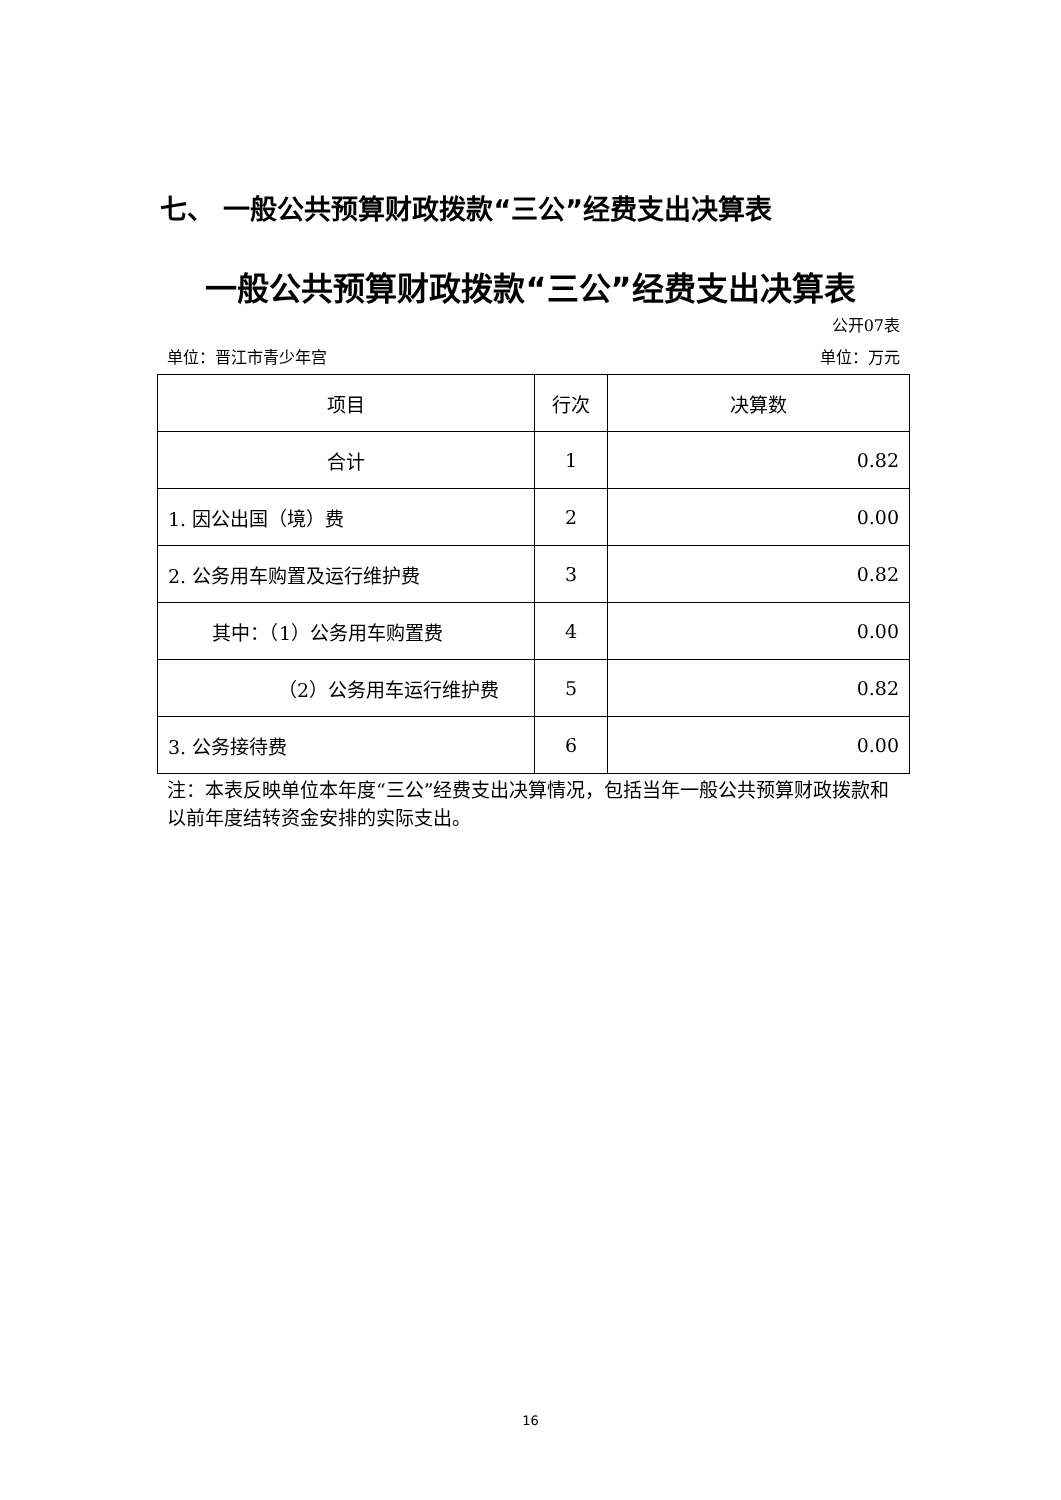七、 一般公共预算财政拨款“三公”经费支出决算表
一般公共预算财政拨款“三公”经费支出决算表
公开07表
单位：晋江市青少年宫 单位：万元
| 项目 | 行次 | 决算数 |
| --- | --- | --- |
| 合计 | 1 | 0.82 |
| 1. 因公出国（境）费 | 2 | 0.00 |
| 2. 公务用车购置及运行维护费 | 3 | 0.82 |
| 其中：（1）公务用车购置费 | 4 | 0.00 |
| （2）公务用车运行维护费 | 5 | 0.82 |
| 3. 公务接待费 | 6 | 0.00 |
注：本表反映单位本年度“三公”经费支出决算情况，包括当年一般公共预算财政拨款和以前年度结转资金安排的实际支出。
16